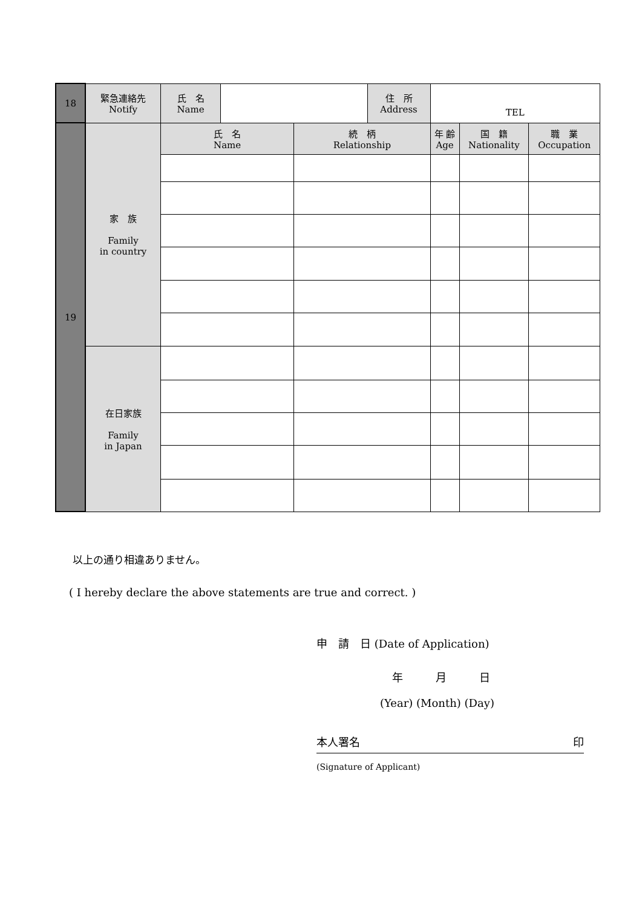| 18 | 緊急連絡先 Notify | 氏 名 Name | | | 住 所 Address | TEL | | |
| 19 | 家 族 Family in country | 氏 名 Name | | 続 柄 Relationship | | 年 齢 Age | 国 籍 Nationality | 職 業 Occupation |
| | 在日家族 Family in Japan | | | | | | | |
以上の通り相違ありません。
( I hereby declare the above statements are true and correct. )
申　請　日 (Date of Application)
年　　　月　　　日
(Year) (Month) (Day)
本人署名 印
(Signature of Applicant)